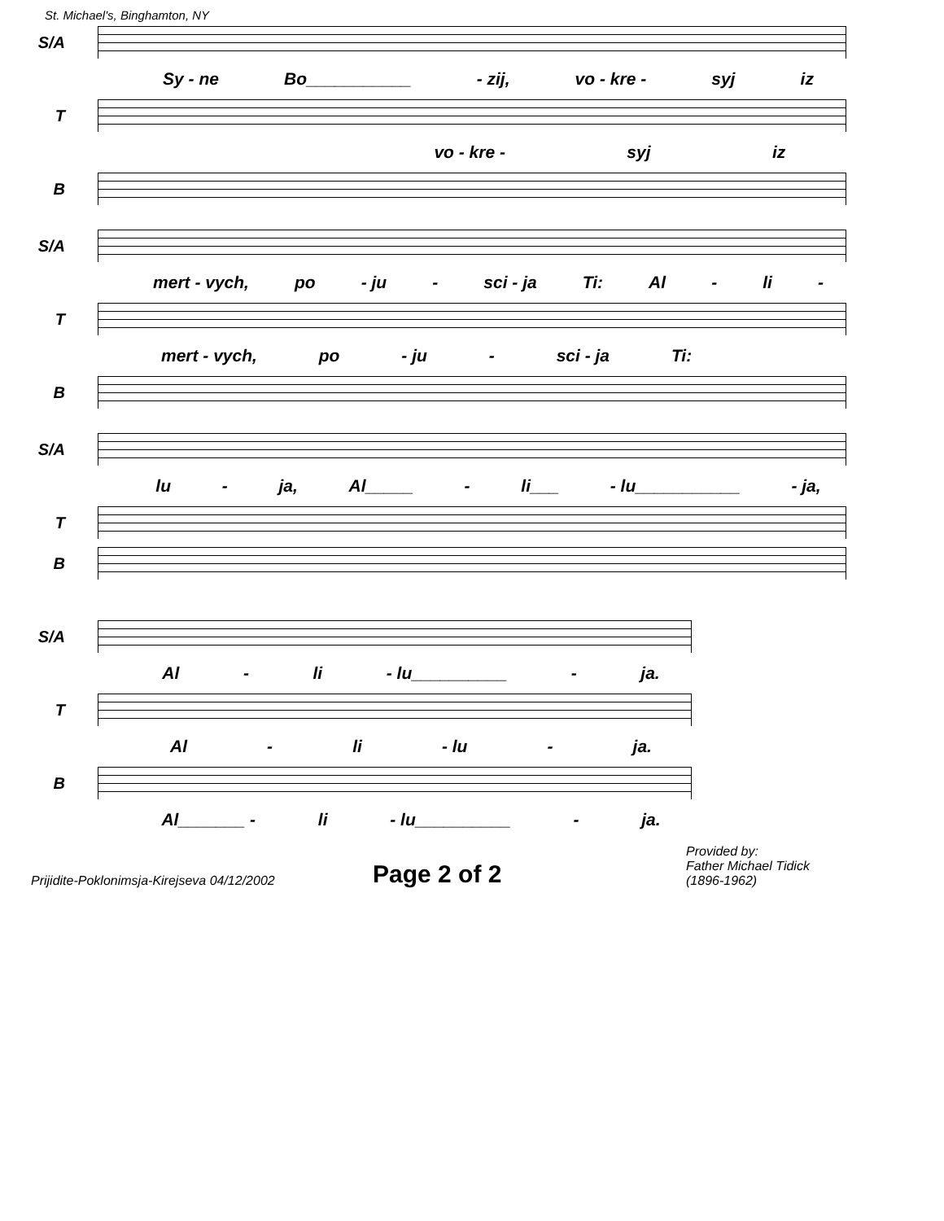St. Michael's, Binghamton, NY
S/A
Sy - ne Bo___________ - zij, vo - kre - syj iz
T
vo - kre - syj iz
B
S/A
mert - vych, po - ju - sci - ja Ti: Al - li -
T
mert - vych, po - ju - sci - ja Ti:
B
S/A
lu - ja, Al_____ - li___ - lu___________ - ja,
T
B
S/A
Al - li - lu__________ - ja.
T
Al - li - lu - ja.
B
Al_______ - li - lu__________ - ja.
Prijidite-Poklonimsja-Kirejseva 04/12/2002
Page 2 of 2
Provided by:
Father Michael Tidick
(1896-1962)